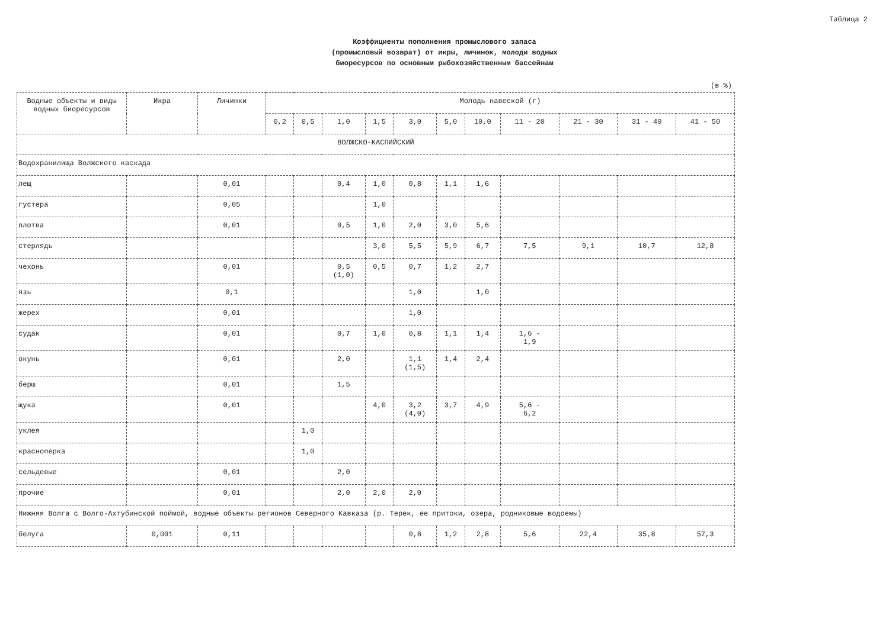Таблица 2
Коэффициенты пополнения промыслового запаса
(промысловый возврат) от икры, личинок, молоди водных
биоресурсов по основным рыбохозяйственным бассейнам
(в %)
| Водные объекты и виды водных биоресурсов | Икра | Личинки | Молодь навеской (г) | | | | | | | | | | |
| --- | --- | --- | --- | --- | --- | --- | --- | --- | --- | --- | --- | --- | --- |
| | | | 0,2 | 0,5 | 1,0 | 1,5 | 3,0 | 5,0 | 10,0 | 11 - 20 | 21 - 30 | 31 - 40 | 41 - 50 |
| ВОЛЖСКО-КАСПИЙСКИЙ | | | | | | | | | | | | | |
| Водохранилища Волжского каскада | | | | | | | | | | | | | |
| лещ | | 0,01 | | | 0,4 | 1,0 | 0,8 | 1,1 | 1,6 | | | | |
| густера | | 0,05 | | | | 1,0 | | | | | | | |
| плотва | | 0,01 | | | 0,5 | 1,0 | 2,0 | 3,0 | 5,6 | | | | |
| стерлядь | | | | | | 3,0 | 5,5 | 5,9 | 6,7 | 7,5 | 9,1 | 10,7 | 12,8 |
| чехонь | | 0,01 | | | 0,5 (1,0) | 0,5 | 0,7 | 1,2 | 2,7 | | | | |
| язь | | 0,1 | | | | | 1,0 | | 1,0 | | | | |
| жерех | | 0,01 | | | | | 1,0 | | | | | | |
| судак | | 0,01 | | | 0,7 | 1,0 | 0,8 | 1,1 | 1,4 | 1,6 - 1,9 | | | |
| окунь | | 0,01 | | | 2,0 | | 1,1 (1,5) | 1,4 | 2,4 | | | | |
| берш | | 0,01 | | | 1,5 | | | | | | | | |
| щука | | 0,01 | | | | 4,0 | 3,2 (4,0) | 3,7 | 4,9 | 5,6 - 6,2 | | | |
| уклея | | | | 1,0 | | | | | | | | | |
| красноперка | | | | 1,0 | | | | | | | | | |
| сельдевые | | 0,01 | | | 2,0 | | | | | | | | |
| прочие | | 0,01 | | | 2,0 | 2,0 | 2,0 | | | | | | |
| Нижняя Волга с Волго-Ахтубинской поймой, водные объекты регионов Северного Кавказа (р. Терек, ее притоки, озера, родниковые водоемы) | | | | | | | | | | | | | |
| белуга | 0,001 | 0,11 | | | | | 0,8 | 1,2 | 2,8 | 5,6 | 22,4 | 35,8 | 57,3 |